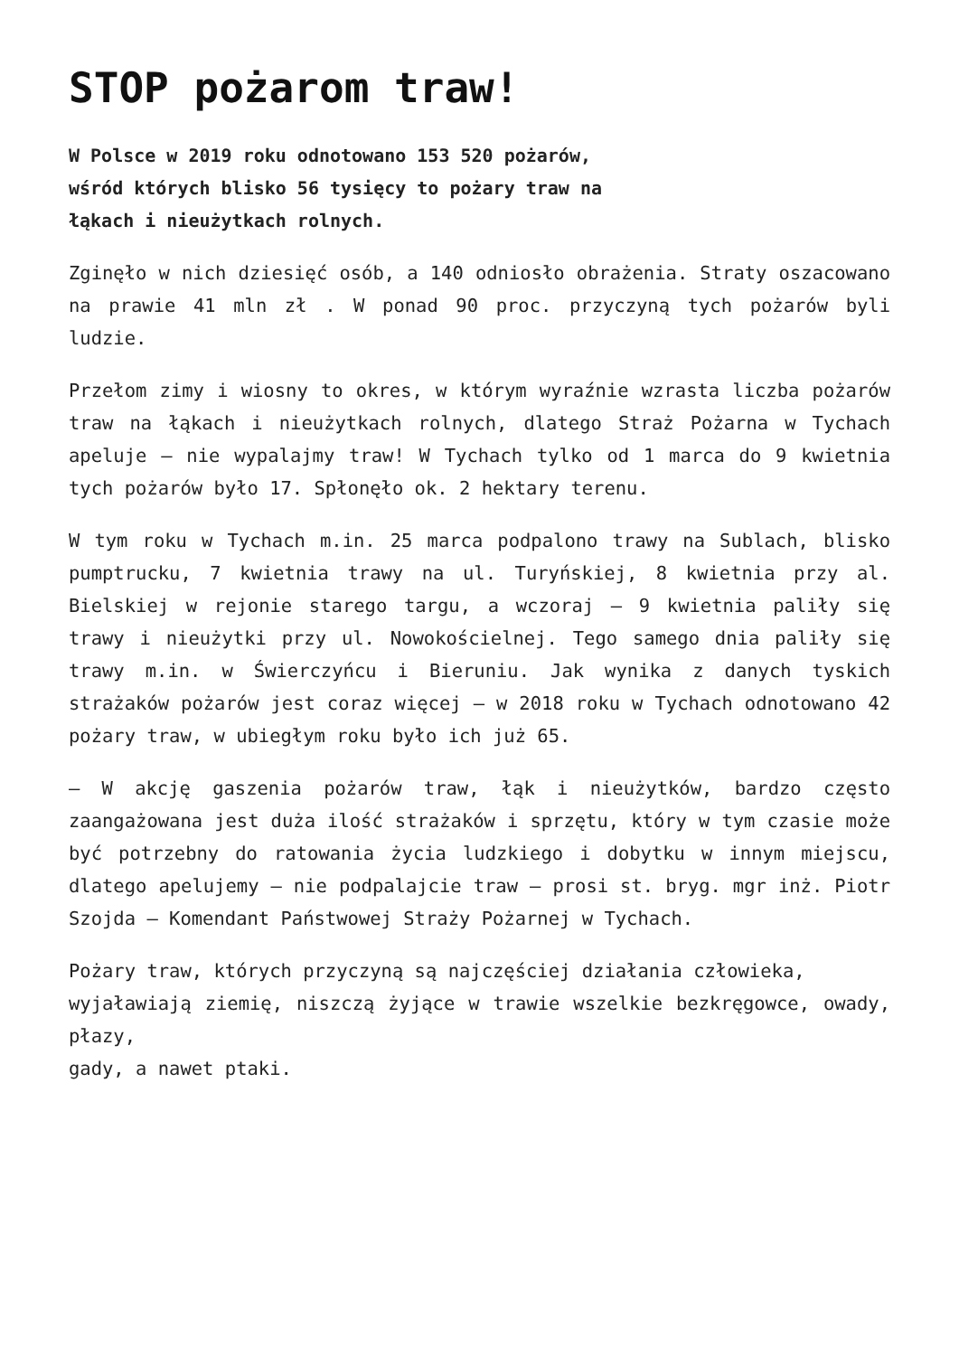STOP pożarom traw!
W Polsce w 2019 roku odnotowano 153 520 pożarów,
wśród których blisko 56 tysięcy to pożary traw na
łąkach i nieużytkach rolnych.
Zginęło w nich dziesięć osób, a 140 odniosło obrażenia. Straty oszacowano na prawie 41 mln zł . W ponad 90 proc. przyczyną tych pożarów byli ludzie.
Przełom zimy i wiosny to okres, w którym wyraźnie wzrasta liczba pożarów traw na łąkach i nieużytkach rolnych, dlatego Straż Pożarna w Tychach apeluje – nie wypalajmy traw! W Tychach tylko od 1 marca do 9 kwietnia tych pożarów było 17. Spłonęło ok. 2 hektary terenu.
W tym roku w Tychach m.in. 25 marca podpalono trawy na Sublach, blisko pumptrucku, 7 kwietnia trawy na ul. Turyńskiej, 8 kwietnia przy al. Bielskiej w rejonie starego targu, a wczoraj – 9 kwietnia paliły się trawy i nieużytki przy ul. Nowokościelnej. Tego samego dnia paliły się trawy m.in. w Świerczyńcu i Bieruniu. Jak wynika z danych tyskich strażaków pożarów jest coraz więcej – w 2018 roku w Tychach odnotowano 42 pożary traw, w ubiegłym roku było ich już 65.
– W akcję gaszenia pożarów traw, łąk i nieużytków, bardzo często zaangażowana jest duża ilość strażaków i sprzętu, który w tym czasie może być potrzebny do ratowania życia ludzkiego i dobytku w innym miejscu, dlatego apelujemy – nie podpalajcie traw – prosi st. bryg. mgr inż. Piotr Szojda – Komendant Państwowej Straży Pożarnej w Tychach.
Pożary traw, których przyczyną są najczęściej działania człowieka,
wyjaławiają ziemię, niszczą żyjące w trawie wszelkie bezkręgowce, owady, płazy,
gady, a nawet ptaki.